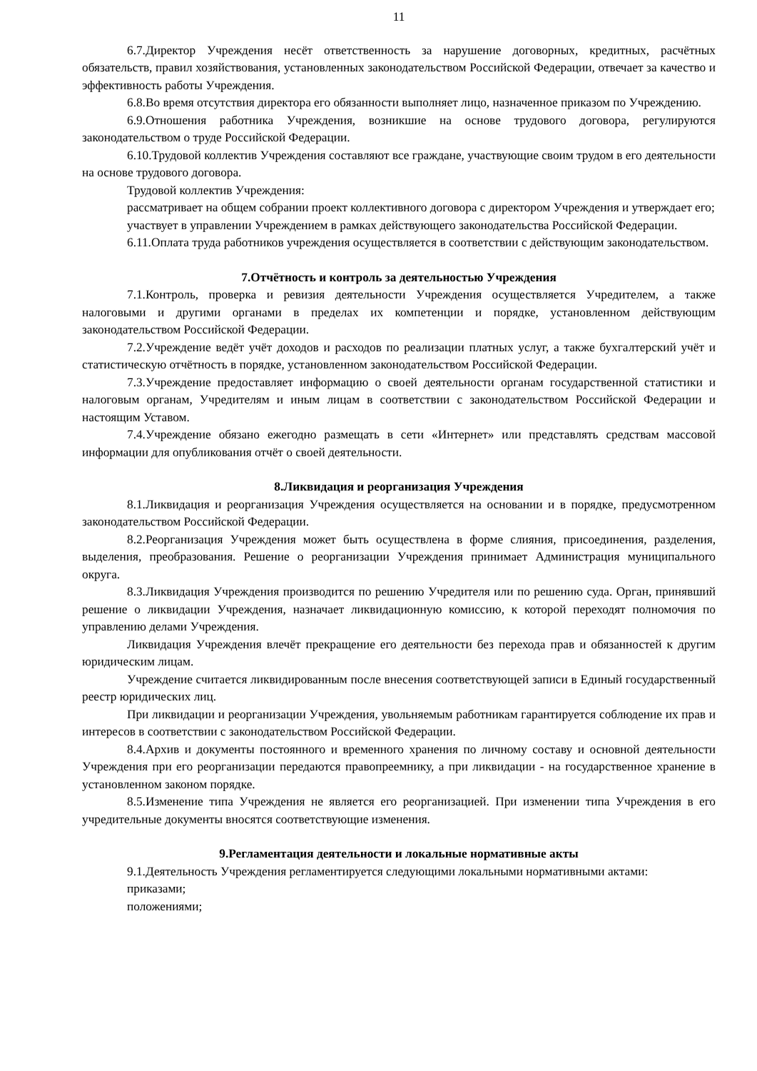11
6.7.Директор Учреждения несёт ответственность за нарушение договорных, кредитных, расчётных обязательств, правил хозяйствования, установленных законодательством Российской Федерации, отвечает за качество и эффективность работы Учреждения.
6.8.Во время отсутствия директора его обязанности выполняет лицо, назначенное приказом по Учреждению.
6.9.Отношения работника Учреждения, возникшие на основе трудового договора, регулируются законодательством о труде Российской Федерации.
6.10.Трудовой коллектив Учреждения составляют все граждане, участвующие своим трудом в его деятельности на основе трудового договора.
Трудовой коллектив Учреждения:
рассматривает на общем собрании проект коллективного договора с директором Учреждения и утверждает его;
участвует в управлении Учреждением в рамках действующего законодательства Российской Федерации.
6.11.Оплата труда работников учреждения осуществляется в соответствии с действующим законодательством.
7.Отчётность и контроль за деятельностью Учреждения
7.1.Контроль, проверка и ревизия деятельности Учреждения осуществляется Учредителем, а также налоговыми и другими органами в пределах их компетенции и порядке, установленном действующим законодательством Российской Федерации.
7.2.Учреждение ведёт учёт доходов и расходов по реализации платных услуг, а также бухгалтерский учёт и статистическую отчётность в порядке, установленном законодательством Российской Федерации.
7.3.Учреждение предоставляет информацию о своей деятельности органам государственной статистики и налоговым органам, Учредителям и иным лицам в соответствии с законодательством Российской Федерации и настоящим Уставом.
7.4.Учреждение обязано ежегодно размещать в сети «Интернет» или представлять средствам массовой информации для опубликования отчёт о своей деятельности.
8.Ликвидация и реорганизация Учреждения
8.1.Ликвидация и реорганизация Учреждения осуществляется на основании и в порядке, предусмотренном законодательством Российской Федерации.
8.2.Реорганизация Учреждения может быть осуществлена в форме слияния, присоединения, разделения, выделения, преобразования. Решение о реорганизации Учреждения принимает Администрация муниципального округа.
8.3.Ликвидация Учреждения производится по решению Учредителя или по решению суда. Орган, принявший решение о ликвидации Учреждения, назначает ликвидационную комиссию, к которой переходят полномочия по управлению делами Учреждения.
Ликвидация Учреждения влечёт прекращение его деятельности без перехода прав и обязанностей к другим юридическим лицам.
Учреждение считается ликвидированным после внесения соответствующей записи в Единый государственный реестр юридических лиц.
При ликвидации и реорганизации Учреждения, увольняемым работникам гарантируется соблюдение их прав и интересов в соответствии с законодательством Российской Федерации.
8.4.Архив и документы постоянного и временного хранения по личному составу и основной деятельности Учреждения при его реорганизации передаются правопреемнику, а при ликвидации - на государственное хранение в установленном законом порядке.
8.5.Изменение типа Учреждения не является его реорганизацией. При изменении типа Учреждения в его учредительные документы вносятся соответствующие изменения.
9.Регламентация деятельности и локальные нормативные акты
9.1.Деятельность Учреждения регламентируется следующими локальными нормативными актами:
приказами;
положениями;